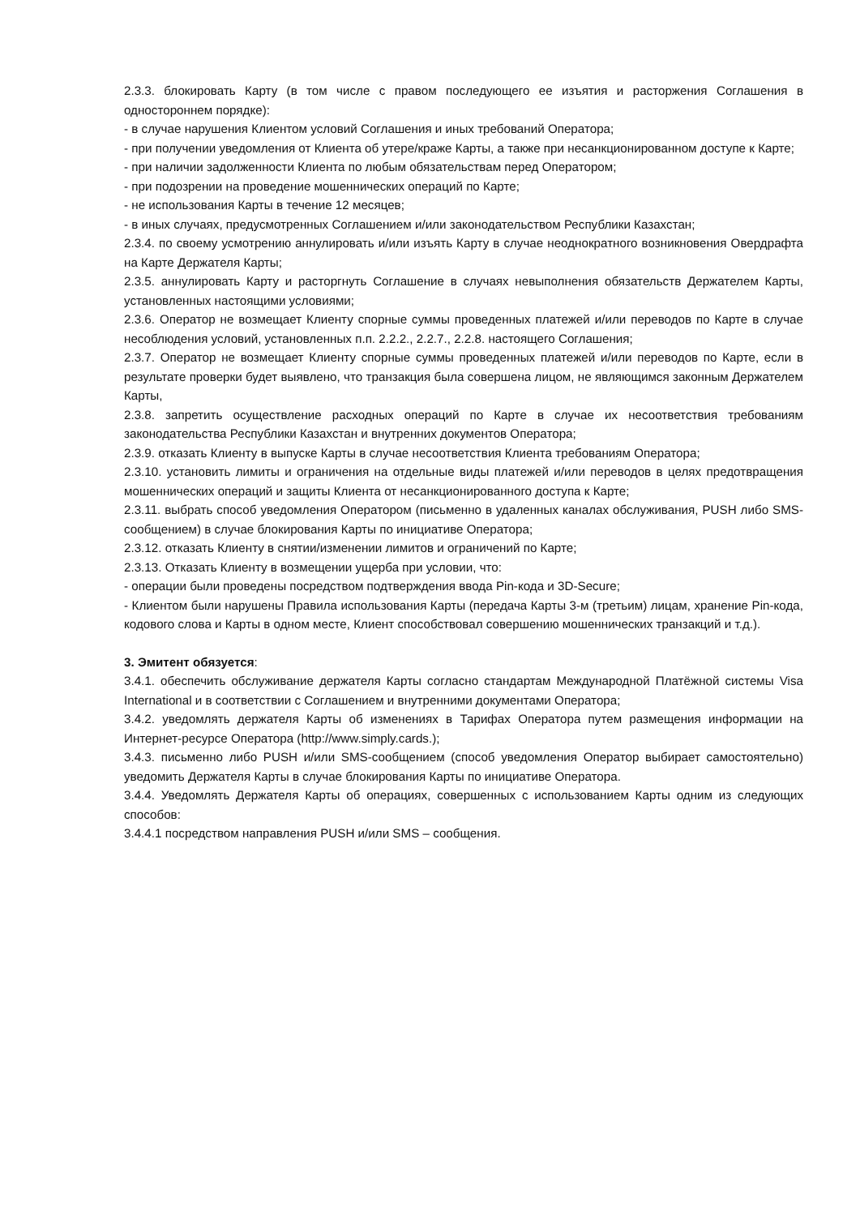2.3.3. блокировать Карту (в том числе с правом последующего ее изъятия и расторжения Соглашения в одностороннем порядке):
- в случае нарушения Клиентом условий Соглашения и иных требований Оператора;
- при получении уведомления от Клиента об утере/краже Карты, а также при несанкционированном доступе к Карте;
- при наличии задолженности Клиента по любым обязательствам перед Оператором;
- при подозрении на проведение мошеннических операций по Карте;
- не использования Карты в течение 12 месяцев;
- в иных случаях, предусмотренных Соглашением и/или законодательством Республики Казахстан;
2.3.4. по своему усмотрению аннулировать и/или изъять Карту в случае неоднократного возникновения Овердрафта на Карте Держателя Карты;
2.3.5. аннулировать Карту и расторгнуть Соглашение в случаях невыполнения обязательств Держателем Карты, установленных настоящими условиями;
2.3.6. Оператор не возмещает Клиенту спорные суммы проведенных платежей и/или переводов по Карте в случае несоблюдения условий, установленных п.п. 2.2.2., 2.2.7., 2.2.8. настоящего Соглашения;
2.3.7. Оператор не возмещает Клиенту спорные суммы проведенных платежей и/или переводов по Карте, если в результате проверки будет выявлено, что транзакция была совершена лицом, не являющимся законным Держателем Карты,
2.3.8. запретить осуществление расходных операций по Карте в случае их несоответствия требованиям законодательства Республики Казахстан и внутренних документов Оператора;
2.3.9. отказать Клиенту в выпуске Карты в случае несоответствия Клиента требованиям Оператора;
2.3.10. установить лимиты и ограничения на отдельные виды платежей и/или переводов в целях предотвращения мошеннических операций и защиты Клиента от несанкционированного доступа к Карте;
2.3.11. выбрать способ уведомления Оператором (письменно в удаленных каналах обслуживания, PUSH либо SMS-сообщением) в случае блокирования Карты по инициативе Оператора;
2.3.12. отказать Клиенту в снятии/изменении лимитов и ограничений по Карте;
2.3.13. Отказать Клиенту в возмещении ущерба при условии, что:
- операции были проведены посредством подтверждения ввода Pin-кода и 3D-Secure;
- Клиентом были нарушены Правила использования Карты (передача Карты 3-м (третьим) лицам, хранение Pin-кода, кодового слова и Карты в одном месте, Клиент способствовал совершению мошеннических транзакций и т.д.).
3. Эмитент обязуется:
3.4.1. обеспечить обслуживание держателя Карты согласно стандартам Международной Платёжной системы Visa International и в соответствии с Соглашением и внутренними документами Оператора;
3.4.2. уведомлять держателя Карты об изменениях в Тарифах Оператора путем размещения информации на Интернет-ресурсе Оператора (http://www.simply.cards.);
3.4.3. письменно либо PUSH и/или SMS-сообщением (способ уведомления Оператор выбирает самостоятельно) уведомить Держателя Карты в случае блокирования Карты по инициативе Оператора.
3.4.4. Уведомлять Держателя Карты об операциях, совершенных с использованием Карты одним из следующих способов:
3.4.4.1 посредством направления PUSH и/или SMS – сообщения.